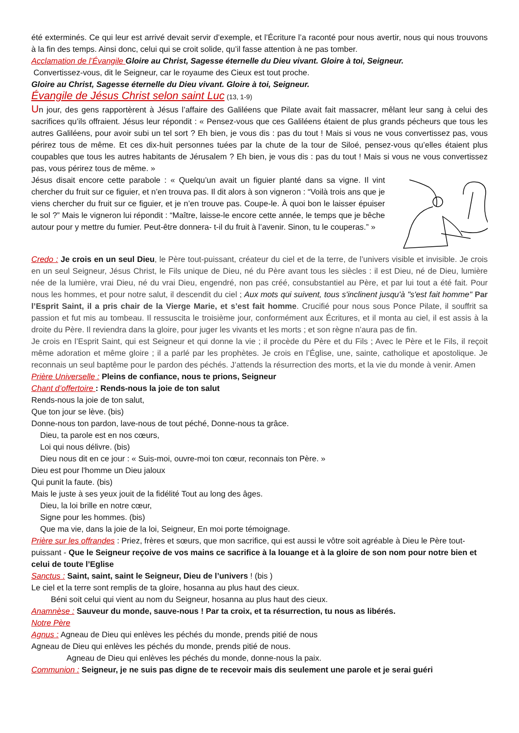été exterminés. Ce qui leur est arrivé devait servir d’exemple, et l’Écriture l’a raconté pour nous avertir, nous qui nous trouvons à la fin des temps. Ainsi donc, celui qui se croit solide, qu’il fasse attention à ne pas tomber.
Acclamation de l’Évangile Gloire au Christ, Sagesse éternelle du Dieu vivant. Gloire à toi, Seigneur.
Convertissez-vous, dit le Seigneur, car le royaume des Cieux est tout proche.
Gloire au Christ, Sagesse éternelle du Dieu vivant. Gloire à toi, Seigneur.
Évangile de Jésus Christ selon saint Luc (13, 1-9)
Un jour, des gens rapportèrent à Jésus l’affaire des Galiléens que Pilate avait fait massacrer, mêlant leur sang à celui des sacrifices qu’ils offraient. Jésus leur répondit : « Pensez-vous que ces Galiléens étaient de plus grands pécheurs que tous les autres Galiléens, pour avoir subi un tel sort ? Eh bien, je vous dis : pas du tout ! Mais si vous ne vous convertissez pas, vous périrez tous de même. Et ces dix-huit personnes tuées par la chute de la tour de Siloé, pensez-vous qu’elles étaient plus coupables que tous les autres habitants de Jérusalem ? Eh bien, je vous dis : pas du tout ! Mais si vous ne vous convertissez pas, vous périrez tous de même. »
Jésus disait encore cette parabole : « Quelqu’un avait un figuier planté dans sa vigne. Il vint chercher du fruit sur ce figuier, et n’en trouva pas. Il dit alors à son vigneron : “Voilà trois ans que je viens chercher du fruit sur ce figuier, et je n’en trouve pas. Coupe-le. À quoi bon le laisser épuiser le sol ?” Mais le vigneron lui répondit : “Maître, laisse-le encore cette année, le temps que je bêche autour pour y mettre du fumier. Peut-être donnera- t-il du fruit à l’avenir. Sinon, tu le couperas.” »
Credo : Je crois en un seul Dieu, le Père tout-puissant, créateur du ciel et de la terre, de l’univers visible et invisible. Je crois en un seul Seigneur, Jésus Christ, le Fils unique de Dieu, né du Père avant tous les siècles : il est Dieu, né de Dieu, lumière née de la lumière, vrai Dieu, né du vrai Dieu, engendré, non pas créé, consubstantiel au Père, et par lui tout a été fait. Pour nous les hommes, et pour notre salut, il descendit du ciel ; Aux mots qui suivent, tous s'inclinent jusqu'à "s'est fait homme" Par l’Esprit Saint, il a pris chair de la Vierge Marie, et s’est fait homme. Crucifié pour nous sous Ponce Pilate, il souffrit sa passion et fut mis au tombeau. Il ressuscita le troisième jour, conformément aux Écritures, et il monta au ciel, il est assis à la droite du Père. Il reviendra dans la gloire, pour juger les vivants et les morts ; et son règne n’aura pas de fin.
Je crois en l’Esprit Saint, qui est Seigneur et qui donne la vie ; il procède du Père et du Fils ; Avec le Père et le Fils, il reçoit même adoration et même gloire ; il a parlé par les prophètes. Je crois en l’Église, une, sainte, catholique et apostolique. Je reconnais un seul baptême pour le pardon des péchés. J’attends la résurrection des morts, et la vie du monde à venir. Amen
Prière Universelle : Pleins de confiance, nous te prions, Seigneur
Chant d’offertoire : Rends-nous la joie de ton salut
Rends-nous la joie de ton salut,
Que ton jour se lève. (bis)
Donne-nous ton pardon, lave-nous de tout péché, Donne-nous ta grâce.
Dieu, ta parole est en nos cœurs,
Loi qui nous délivre. (bis)
Dieu nous dit en ce jour : « Suis-moi, ouvre-moi ton cœur, reconnais ton Père. »
Dieu est pour l'homme un Dieu jaloux
Qui punit la faute. (bis)
Mais le juste à ses yeux jouit de la fidélité Tout au long des âges.
Dieu, la loi brille en notre cœur,
Signe pour les hommes. (bis)
Que ma vie, dans la joie de la loi, Seigneur, En moi porte témoignage.
Prière sur les offrandes : Priez, frères et sœurs, que mon sacrifice, qui est aussi le vôtre soit agréable à Dieu le Père tout-puissant - Que le Seigneur reçoive de vos mains ce sacrifice à la louange et à la gloire de son nom pour notre bien et celui de toute l’Eglise
Sanctus : Saint, saint, saint le Seigneur, Dieu de l’univers ! (bis )
Le ciel et la terre sont remplis de ta gloire, hosanna au plus haut des cieux.
Béni soit celui qui vient au nom du Seigneur, hosanna au plus haut des cieux.
Anamnèse : Sauveur du monde, sauve-nous ! Par ta croix, et ta résurrection, tu nous as libérés.
Notre Père
Agnus : Agneau de Dieu qui enlèves les péchés du monde, prends pitié de nous
Agneau de Dieu qui enlèves les péchés du monde, prends pitié de nous.
Agneau de Dieu qui enlèves les péchés du monde, donne-nous la paix.
Communion : Seigneur, je ne suis pas digne de te recevoir mais dis seulement une parole et je serai guéri